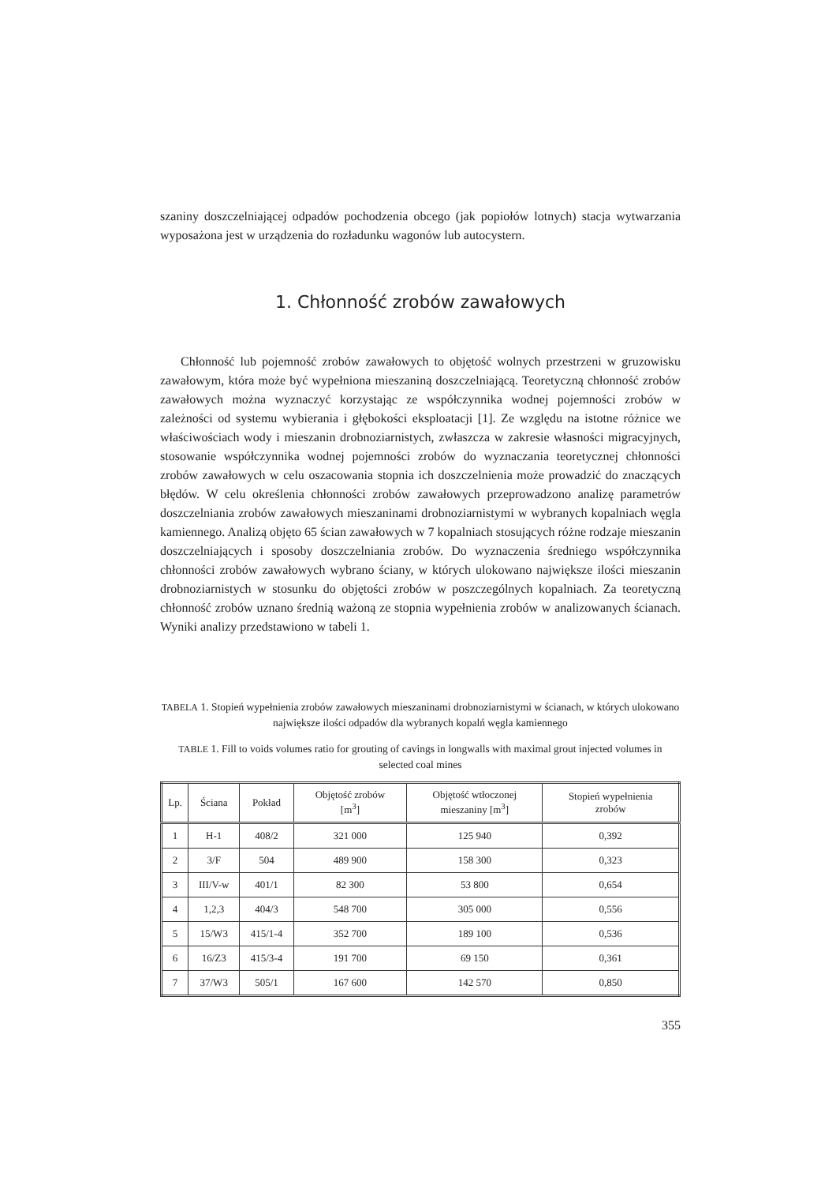szaniny doszczelniającej odpadów pochodzenia obcego (jak popiołów lotnych) stacja wytwarzania wyposażona jest w urządzenia do rozładunku wagonów lub autocystern.
1. Chłonność zrobów zawałowych
Chłonność lub pojemność zrobów zawałowych to objętość wolnych przestrzeni w gruzowisku zawałowym, która może być wypełniona mieszaniną doszczelniającą. Teoretyczną chłonność zrobów zawałowych można wyznaczyć korzystając ze współczynnika wodnej pojemności zrobów w zależności od systemu wybierania i głębokości eksploatacji [1]. Ze względu na istotne różnice we właściwościach wody i mieszanin drobnoziarnistych, zwłaszcza w zakresie własności migracyjnych, stosowanie współczynnika wodnej pojemności zrobów do wyznaczania teoretycznej chłonności zrobów zawałowych w celu oszacowania stopnia ich doszczelnienia może prowadzić do znaczących błędów. W celu określenia chłonności zrobów zawałowych przeprowadzono analizę parametrów doszczelniania zrobów zawałowych mieszaninami drobnoziarnistymi w wybranych kopalniach węgla kamiennego. Analizą objęto 65 ścian zawałowych w 7 kopalniach stosujących różne rodzaje mieszanin doszczelniających i sposoby doszczelniania zrobów. Do wyznaczenia średniego współczynnika chłonności zrobów zawałowych wybrano ściany, w których ulokowano największe ilości mieszanin drobnoziarnistych w stosunku do objętości zrobów w poszczególnych kopalniach. Za teoretyczną chłonność zrobów uznano średnią ważoną ze stopnia wypełnienia zrobów w analizowanych ścianach. Wyniki analizy przedstawiono w tabeli 1.
TABELA 1. Stopień wypełnienia zrobów zawałowych mieszaninami drobnoziarnistymi w ścianach, w których ulokowano największe ilości odpadów dla wybranych kopalń węgla kamiennego
TABLE 1. Fill to voids volumes ratio for grouting of cavings in longwalls with maximal grout injected volumes in selected coal mines
| Lp. | Ściana | Pokład | Objętość zrobów [m<sup>3</sup>] | Objętość wtłoczonej mieszaniny [m<sup>3</sup>] | Stopień wypełnienia zrobów |
| --- | --- | --- | --- | --- | --- |
| 1 | H-1 | 408/2 | 321 000 | 125 940 | 0,392 |
| 2 | 3/F | 504 | 489 900 | 158 300 | 0,323 |
| 3 | III/V-w | 401/1 | 82 300 | 53 800 | 0,654 |
| 4 | 1,2,3 | 404/3 | 548 700 | 305 000 | 0,556 |
| 5 | 15/W3 | 415/1-4 | 352 700 | 189 100 | 0,536 |
| 6 | 16/Z3 | 415/3-4 | 191 700 | 69 150 | 0,361 |
| 7 | 37/W3 | 505/1 | 167 600 | 142 570 | 0,850 |
355